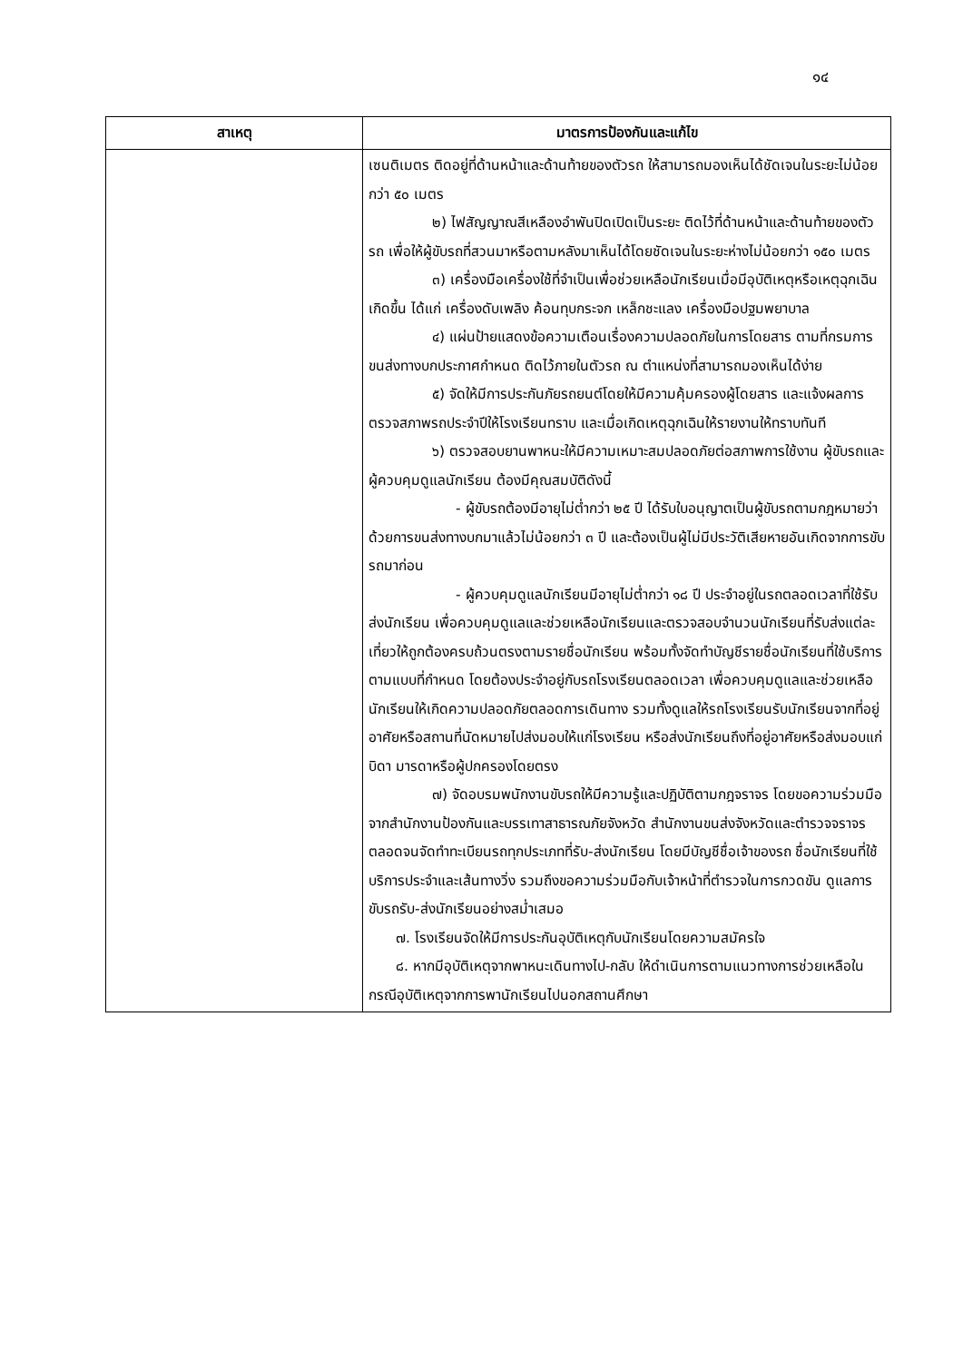๑๔
| สาเหตุ | มาตรการป้องกันและแก้ไข |
| --- | --- |
| | เซนติเมตร ติดอยู่ที่ด้านหน้าและด้านท้ายของตัวรถ ให้สามารถมองเห็นได้ชัดเจนในระยะไม่น้อยกว่า ๕๐ เมตร ๒) ไฟสัญญาณสีเหลืองอำพันปิดเปิดเป็นระยะ ติดไว้ที่ด้านหน้าและด้านท้ายของตัวรถ เพื่อให้ผู้ขับรถที่สวนมาหรือตามหลังมาเห็นได้โดยชัดเจนในระยะห่างไม่น้อยกว่า ๑๕๐ เมตร ๓) เครื่องมือเครื่องใช้ที่จำเป็นเพื่อช่วยเหลือนักเรียนเมื่อมีอุบัติเหตุหรือเหตุฉุกเฉินเกิดขึ้น ได้แก่ เครื่องดับเพลิง ค้อนทุบกระจก เหล็กชะแลง เครื่องมือปฐมพยาบาล ๔) แผ่นป้ายแสดงข้อความเตือนเรื่องความปลอดภัยในการโดยสาร ตามที่กรมการขนส่งทางบกประกาศกำหนด ติดไว้ภายในตัวรถ ณ ตำแหน่งที่สามารถมองเห็นได้ง่าย ๕) จัดให้มีการประกันภัยรถยนต์โดยให้มีความคุ้มครองผู้โดยสาร และแจ้งผลการตรวจสภาพรถประจำปีให้โรงเรียนทราบ และเมื่อเกิดเหตุฉุกเฉินให้รายงานให้ทราบทันที ๖) ตรวจสอบยานพาหนะให้มีความเหมาะสมปลอดภัยต่อสภาพการใช้งาน ผู้ขับรถและผู้ควบคุมดูแลนักเรียน ต้องมีคุณสมบัติดังนี้ - ผู้ขับรถต้องมีอายุไม่ต่ำกว่า ๒๕ ปี ได้รับใบอนุญาตเป็นผู้ขับรถตามกฎหมายว่าด้วยการขนส่งทางบกมาแล้วไม่น้อยกว่า ๓ ปี และต้องเป็นผู้ไม่มีประวัติเสียหายอันเกิดจากการขับรถมาก่อน - ผู้ควบคุมดูแลนักเรียนมีอายุไม่ต่ำกว่า ๑๘ ปี ประจำอยู่ในรถตลอดเวลาที่ใช้รับส่งนักเรียน เพื่อควบคุมดูแลและช่วยเหลือนักเรียนและตรวจสอบจำนวนนักเรียนที่รับส่งแต่ละเที่ยวให้ถูกต้องครบถ้วนตรงตามรายชื่อนักเรียน พร้อมทั้งจัดทำบัญชีรายชื่อนักเรียนที่ใช้บริการตามแบบที่กำหนด โดยต้องประจำอยู่กับรถโรงเรียนตลอดเวลา เพื่อควบคุมดูแลและช่วยเหลือนักเรียนให้เกิดความปลอดภัยตลอดการเดินทาง รวมทั้งดูแลให้รถโรงเรียนรับนักเรียนจากที่อยู่อาศัยหรือสถานที่นัดหมายไปส่งมอบให้แก่โรงเรียน หรือส่งนักเรียนถึงที่อยู่อาศัยหรือส่งมอบแก่บิดา มารดาหรือผู้ปกครองโดยตรง ๗) จัดอบรมพนักงานขับรถให้มีความรู้และปฏิบัติตามกฎจราจร โดยขอความร่วมมือจากสำนักงานป้องกันและบรรเทาสาธารณภัยจังหวัด สำนักงานขนส่งจังหวัดและตำรวจจราจร ตลอดจนจัดทำทะเบียนรถทุกประเภทที่รับ-ส่งนักเรียน โดยมีบัญชีชื่อเจ้าของรถ ชื่อนักเรียนที่ใช้บริการประจำและเส้นทางวิ่ง รวมถึงขอความร่วมมือกับเจ้าหน้าที่ตำรวจในการกวดขัน ดูแลการขับรถรับ-ส่งนักเรียนอย่างสม่ำเสมอ ๗. โรงเรียนจัดให้มีการประกันอุบัติเหตุกับนักเรียนโดยความสมัครใจ ๘. หากมีอุบัติเหตุจากพาหนะเดินทางไป-กลับ ให้ดำเนินการตามแนวทางการช่วยเหลือในกรณีอุบัติเหตุจากการพานักเรียนไปนอกสถานศึกษา |